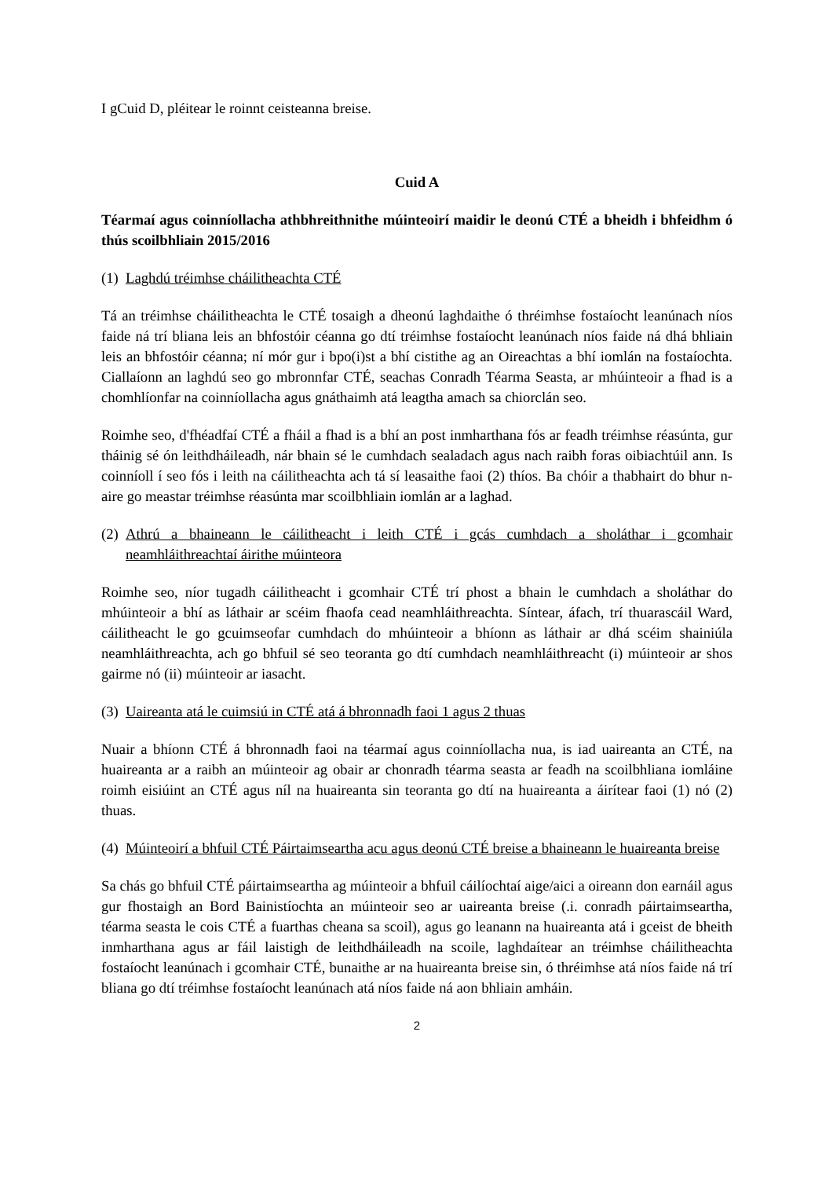I gCuid D, pléitear le roinnt ceisteanna breise.
Cuid A
Téarmaí agus coinníollacha athbhreithnithe múinteoirí maidir le deonú CTÉ a bheidh i bhfeidhm ó thús scoilbhliain 2015/2016
(1) Laghdú tréimhse cháilitheachta CTÉ
Tá an tréimhse cháilitheachta le CTÉ tosaigh a dheonú laghdaithe ó thréimhse fostaíocht leanúnach níos faide ná trí bliana leis an bhfostóir céanna go dtí tréimhse fostaíocht leanúnach níos faide ná dhá bhliain leis an bhfostóir céanna; ní mór gur i bpo(i)st a bhí cistithe ag an Oireachtas a bhí iomlán na fostaíochta. Ciallaíonn an laghdú seo go mbronnfar CTÉ, seachas Conradh Téarma Seasta, ar mhúinteoir a fhad is a chomhlíonfar na coinníollacha agus gnáthaimh atá leagtha amach sa chiorclán seo.
Roimhe seo, d'fhéadfaí CTÉ a fháil a fhad is a bhí an post inmharthana fós ar feadh tréimhse réasúnta, gur tháinig sé ón leithdháileadh, nár bhain sé le cumhdach sealadach agus nach raibh foras oibiachtúil ann. Is coinníoll í seo fós i leith na cáilitheachta ach tá sí leasaithe faoi (2) thíos. Ba chóir a thabhairt do bhur n-aire go meastar tréimhse réasúnta mar scoilbhliain iomlán ar a laghad.
(2) Athrú a bhaineann le cáilitheacht i leith CTÉ i gcás cumhdach a sholáthar i gcomhair neamhláithreachtaí áirithe múinteora
Roimhe seo, níor tugadh cáilitheacht i gcomhair CTÉ trí phost a bhain le cumhdach a sholáthar do mhúinteoir a bhí as láthair ar scéim fhaofa cead neamhláithreachta. Síntear, áfach, trí thuarascáil Ward, cáilitheacht le go gcuimseofar cumhdach do mhúinteoir a bhíonn as láthair ar dhá scéim shainiúla neamhláithreachta, ach go bhfuil sé seo teoranta go dtí cumhdach neamhláithreacht (i) múinteoir ar shos gairme nó (ii) múinteoir ar iasacht.
(3) Uaireanta atá le cuimsiú in CTÉ atá á bhronnadh faoi 1 agus 2 thuas
Nuair a bhíonn CTÉ á bhronnadh faoi na téarmaí agus coinníollacha nua, is iad uaireanta an CTÉ, na huaireanta ar a raibh an múinteoir ag obair ar chonradh téarma seasta ar feadh na scoilbhliana iomláine roimh eisiúint an CTÉ agus níl na huaireanta sin teoranta go dtí na huaireanta a áirítear faoi (1) nó (2) thuas.
(4) Múinteoirí a bhfuil CTÉ Páirtaimseartha acu agus deonú CTÉ breise a bhaineann le huaireanta breise
Sa chás go bhfuil CTÉ páirtaimseartha ag múinteoir a bhfuil cáilíochtaí aige/aici a oireann don earnáil agus gur fhostaigh an Bord Bainistíochta an múinteoir seo ar uaireanta breise (.i. conradh páirtaimseartha, téarma seasta le cois CTÉ a fuarthas cheana sa scoil), agus go leanann na huaireanta atá i gceist de bheith inmharthana agus ar fáil laistigh de leithdháileadh na scoile, laghdaítear an tréimhse cháilitheachta fostaíocht leanúnach i gcomhair CTÉ, bunaithe ar na huaireanta breise sin, ó thréimhse atá níos faide ná trí bliana go dtí tréimhse fostaíocht leanúnach atá níos faide ná aon bhliain amháin.
2